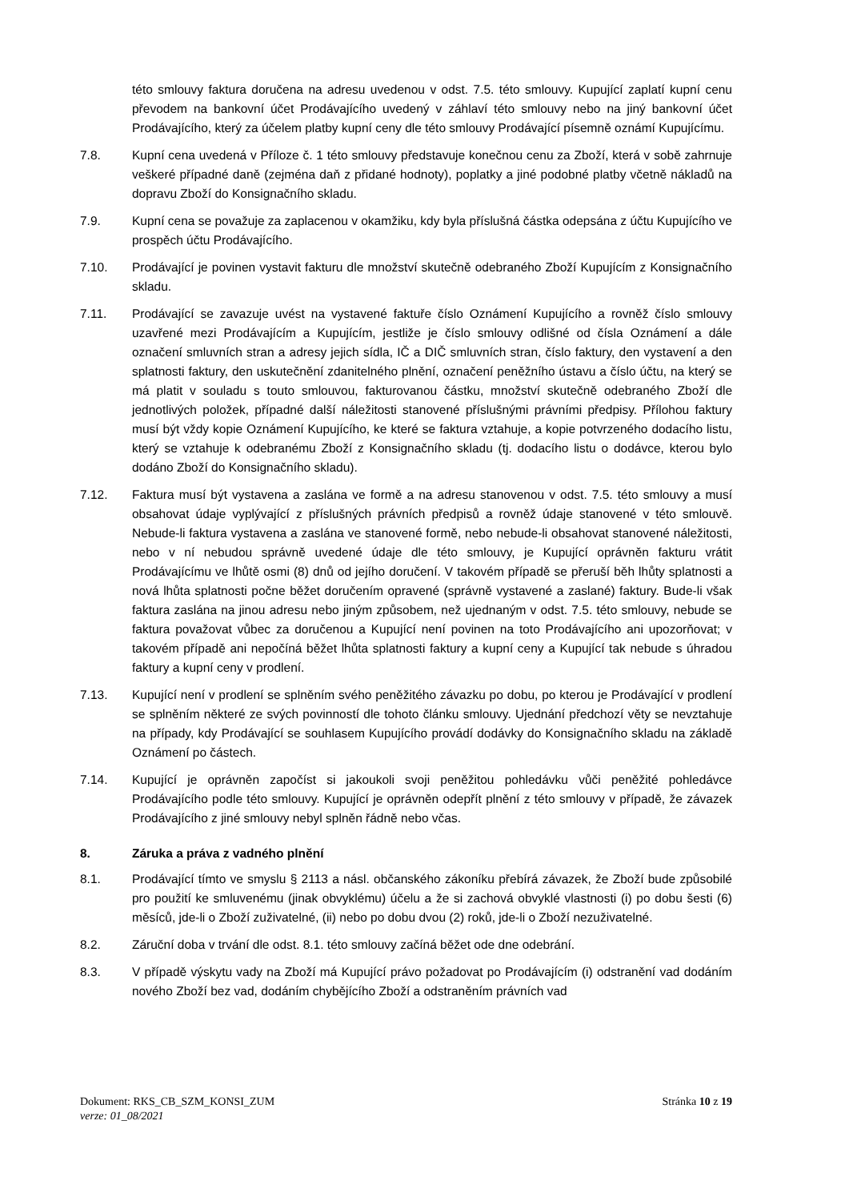této smlouvy faktura doručena na adresu uvedenou v odst. 7.5. této smlouvy. Kupující zaplatí kupní cenu převodem na bankovní účet Prodávajícího uvedený v záhlaví této smlouvy nebo na jiný bankovní účet Prodávajícího, který za účelem platby kupní ceny dle této smlouvy Prodávající písemně oznámí Kupujícímu.
7.8. Kupní cena uvedená v Příloze č. 1 této smlouvy představuje konečnou cenu za Zboží, která v sobě zahrnuje veškeré případné daně (zejména daň z přidané hodnoty), poplatky a jiné podobné platby včetně nákladů na dopravu Zboží do Konsignačního skladu.
7.9. Kupní cena se považuje za zaplacenou v okamžiku, kdy byla příslušná částka odepsána z účtu Kupujícího ve prospěch účtu Prodávajícího.
7.10. Prodávající je povinen vystavit fakturu dle množství skutečně odebraného Zboží Kupujícím z Konsignačního skladu.
7.11. Prodávající se zavazuje uvést na vystavené faktuře číslo Oznámení Kupujícího a rovněž číslo smlouvy uzavřené mezi Prodávajícím a Kupujícím, jestliže je číslo smlouvy odlišné od čísla Oznámení a dále označení smluvních stran a adresy jejich sídla, IČ a DIČ smluvních stran, číslo faktury, den vystavení a den splatnosti faktury, den uskutečnění zdanitelného plnění, označení peněžního ústavu a číslo účtu, na který se má platit v souladu s touto smlouvou, fakturovanou částku, množství skutečně odebraného Zboží dle jednotlivých položek, případné další náležitosti stanovené příslušnými právními předpisy. Přílohou faktury musí být vždy kopie Oznámení Kupujícího, ke které se faktura vztahuje, a kopie potvrzeného dodacího listu, který se vztahuje k odebranému Zboží z Konsignačního skladu (tj. dodacího listu o dodávce, kterou bylo dodáno Zboží do Konsignačního skladu).
7.12. Faktura musí být vystavena a zaslána ve formě a na adresu stanovenou v odst. 7.5. této smlouvy a musí obsahovat údaje vyplývající z příslušných právních předpisů a rovněž údaje stanovené v této smlouvě. Nebude-li faktura vystavena a zaslána ve stanovené formě, nebo nebude-li obsahovat stanovené náležitosti, nebo v ní nebudou správně uvedené údaje dle této smlouvy, je Kupující oprávněn fakturu vrátit Prodávajícímu ve lhůtě osmi (8) dnů od jejího doručení. V takovém případě se přeruší běh lhůty splatnosti a nová lhůta splatnosti počne běžet doručením opravené (správně vystavené a zaslané) faktury. Bude-li však faktura zaslána na jinou adresu nebo jiným způsobem, než ujednaným v odst. 7.5. této smlouvy, nebude se faktura považovat vůbec za doručenou a Kupující není povinen na toto Prodávajícího ani upozorňovat; v takovém případě ani nepočíná běžet lhůta splatnosti faktury a kupní ceny a Kupující tak nebude s úhradou faktury a kupní ceny v prodlení.
7.13. Kupující není v prodlení se splněním svého peněžitého závazku po dobu, po kterou je Prodávající v prodlení se splněním některé ze svých povinností dle tohoto článku smlouvy. Ujednání předchozí věty se nevztahuje na případy, kdy Prodávající se souhlasem Kupujícího provádí dodávky do Konsignačního skladu na základě Oznámení po částech.
7.14. Kupující je oprávněn započíst si jakoukoli svoji peněžitou pohledávku vůči peněžité pohledávce Prodávajícího podle této smlouvy. Kupující je oprávněn odepřít plnění z této smlouvy v případě, že závazek Prodávajícího z jiné smlouvy nebyl splněn řádně nebo včas.
8. Záruka a práva z vadného plnění
8.1. Prodávající tímto ve smyslu § 2113 a násl. občanského zákoníku přebírá závazek, že Zboží bude způsobilé pro použití ke smluvenému (jinak obvyklému) účelu a že si zachová obvyklé vlastnosti (i) po dobu šesti (6) měsíců, jde-li o Zboží zuživatelné, (ii) nebo po dobu dvou (2) roků, jde-li o Zboží nezuživatelné.
8.2. Záruční doba v trvání dle odst. 8.1. této smlouvy začíná běžet ode dne odebrání.
8.3. V případě výskytu vady na Zboží má Kupující právo požadovat po Prodávajícím (i) odstranění vad dodáním nového Zboží bez vad, dodáním chybějícího Zboží a odstraněním právních vad
Dokument: RKS_CB_SZM_KONSI_ZUM Stránka 10 z 19
verze: 01_08/2021